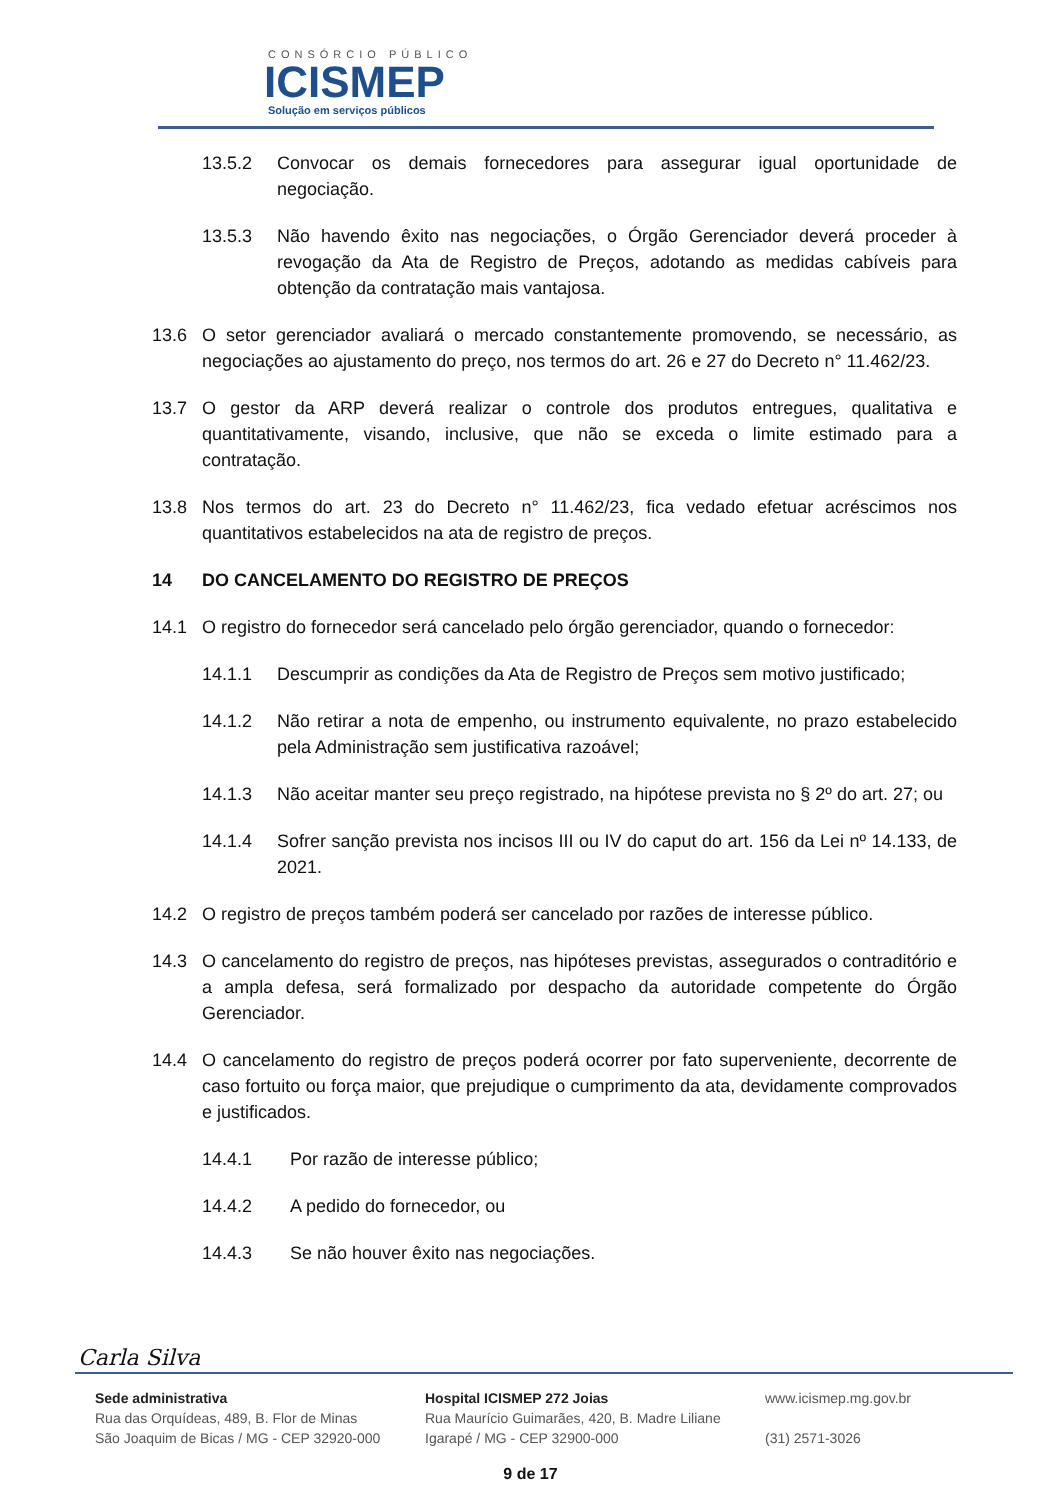CONSÓRCIO PÚBLICO
ICISMEP
Solução em serviços públicos
13.5.2 Convocar os demais fornecedores para assegurar igual oportunidade de negociação.
13.5.3 Não havendo êxito nas negociações, o Órgão Gerenciador deverá proceder à revogação da Ata de Registro de Preços, adotando as medidas cabíveis para obtenção da contratação mais vantajosa.
13.6 O setor gerenciador avaliará o mercado constantemente promovendo, se necessário, as negociações ao ajustamento do preço, nos termos do art. 26 e 27 do Decreto n° 11.462/23.
13.7 O gestor da ARP deverá realizar o controle dos produtos entregues, qualitativa e quantitativamente, visando, inclusive, que não se exceda o limite estimado para a contratação.
13.8 Nos termos do art. 23 do Decreto n° 11.462/23, fica vedado efetuar acréscimos nos quantitativos estabelecidos na ata de registro de preços.
14 DO CANCELAMENTO DO REGISTRO DE PREÇOS
14.1 O registro do fornecedor será cancelado pelo órgão gerenciador, quando o fornecedor:
14.1.1 Descumprir as condições da Ata de Registro de Preços sem motivo justificado;
14.1.2 Não retirar a nota de empenho, ou instrumento equivalente, no prazo estabelecido pela Administração sem justificativa razoável;
14.1.3 Não aceitar manter seu preço registrado, na hipótese prevista no § 2º do art. 27; ou
14.1.4 Sofrer sanção prevista nos incisos III ou IV do caput do art. 156 da Lei nº 14.133, de 2021.
14.2 O registro de preços também poderá ser cancelado por razões de interesse público.
14.3 O cancelamento do registro de preços, nas hipóteses previstas, assegurados o contraditório e a ampla defesa, será formalizado por despacho da autoridade competente do Órgão Gerenciador.
14.4 O cancelamento do registro de preços poderá ocorrer por fato superveniente, decorrente de caso fortuito ou força maior, que prejudique o cumprimento da ata, devidamente comprovados e justificados.
14.4.1 Por razão de interesse público;
14.4.2 A pedido do fornecedor, ou
14.4.3 Se não houver êxito nas negociações.
Carla Silva
Sede administrativa
Rua das Orquídeas, 489, B. Flor de Minas
São Joaquim de Bicas / MG - CEP 32920-000
Hospital ICISMEP 272 Joias
Rua Maurício Guimarães, 420, B. Madre Liliane
Igarapé / MG - CEP 32900-000
www.icismep.mg.gov.br
(31) 2571-3026
9 de 17